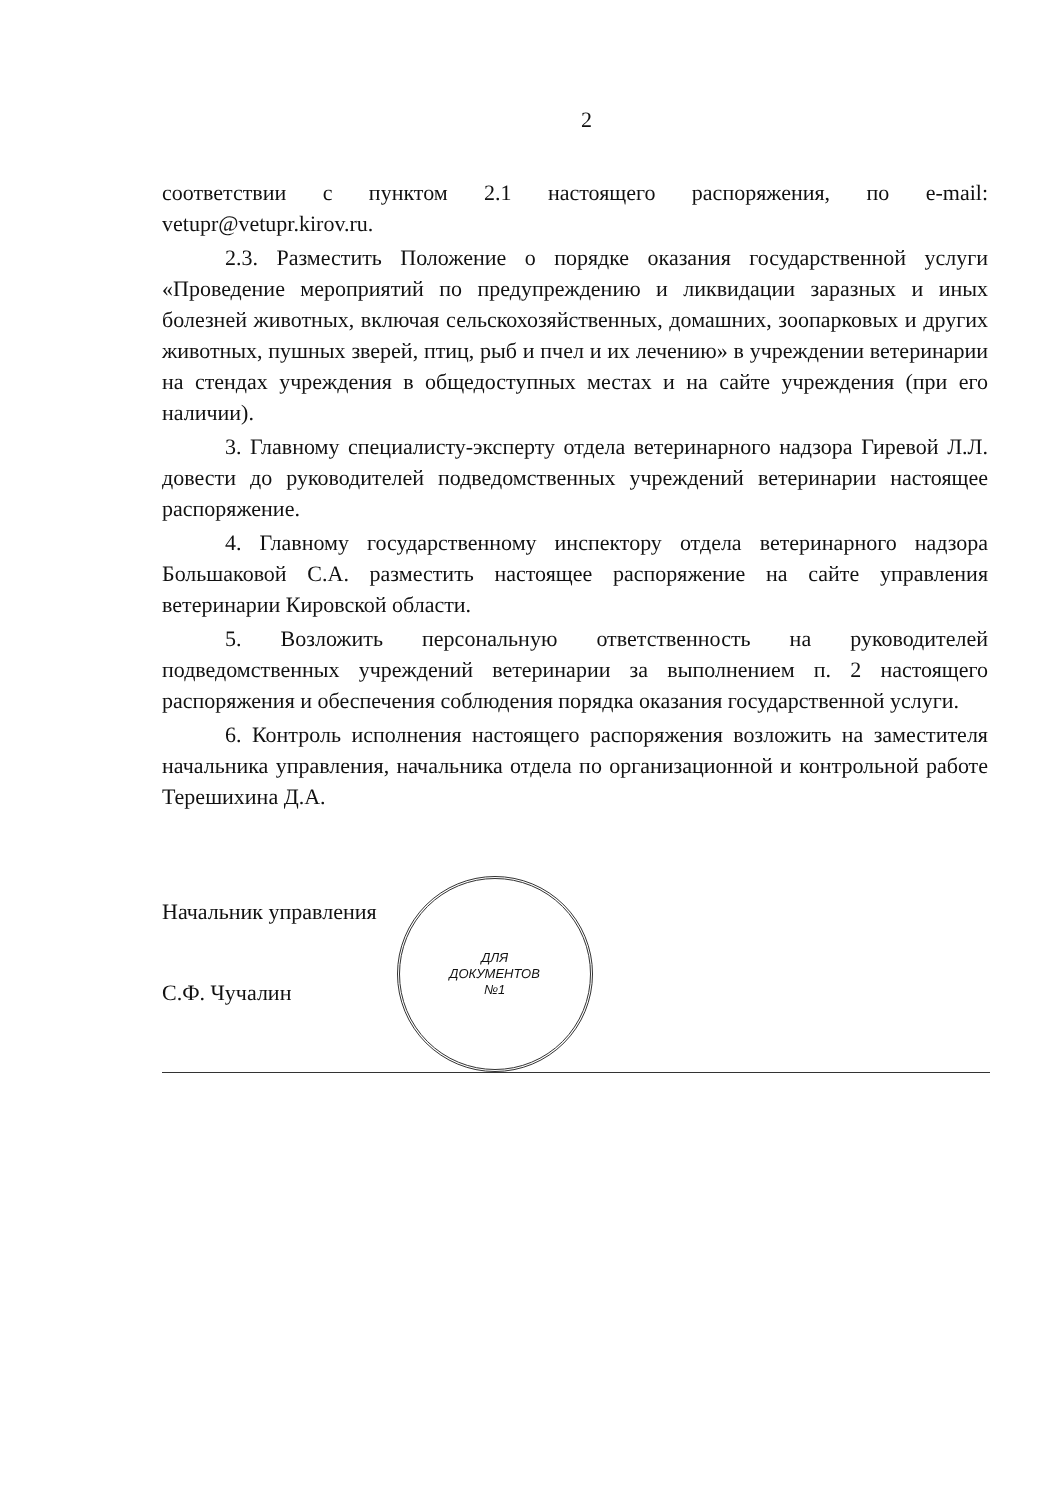2
соответствии с пунктом 2.1 настоящего распоряжения, по e-mail: vetupr@vetupr.kirov.ru.
2.3. Разместить Положение о порядке оказания государственной услуги «Проведение мероприятий по предупреждению и ликвидации заразных и иных болезней животных, включая сельскохозяйственных, домашних, зоопарковых и других животных, пушных зверей, птиц, рыб и пчел и их лечению» в учреждении ветеринарии на стендах учреждения в общедоступных местах и на сайте учреждения (при его наличии).
3. Главному специалисту-эксперту отдела ветеринарного надзора Гиревой Л.Л. довести до руководителей подведомственных учреждений ветеринарии настоящее распоряжение.
4. Главному государственному инспектору отдела ветеринарного надзора Большаковой С.А. разместить настоящее распоряжение на сайте управления ветеринарии Кировской области.
5. Возложить персональную ответственность на руководителей подведомственных учреждений ветеринарии за выполнением п. 2 настоящего распоряжения и обеспечения соблюдения порядка оказания государственной услуги.
6. Контроль исполнения настоящего распоряжения возложить на заместителя начальника управления, начальника отдела по организационной и контрольной работе Терешихина Д.А.
Начальник управления
С.Ф. Чучалин
ДЛЯ
ДОКУМЕНТОВ
№1